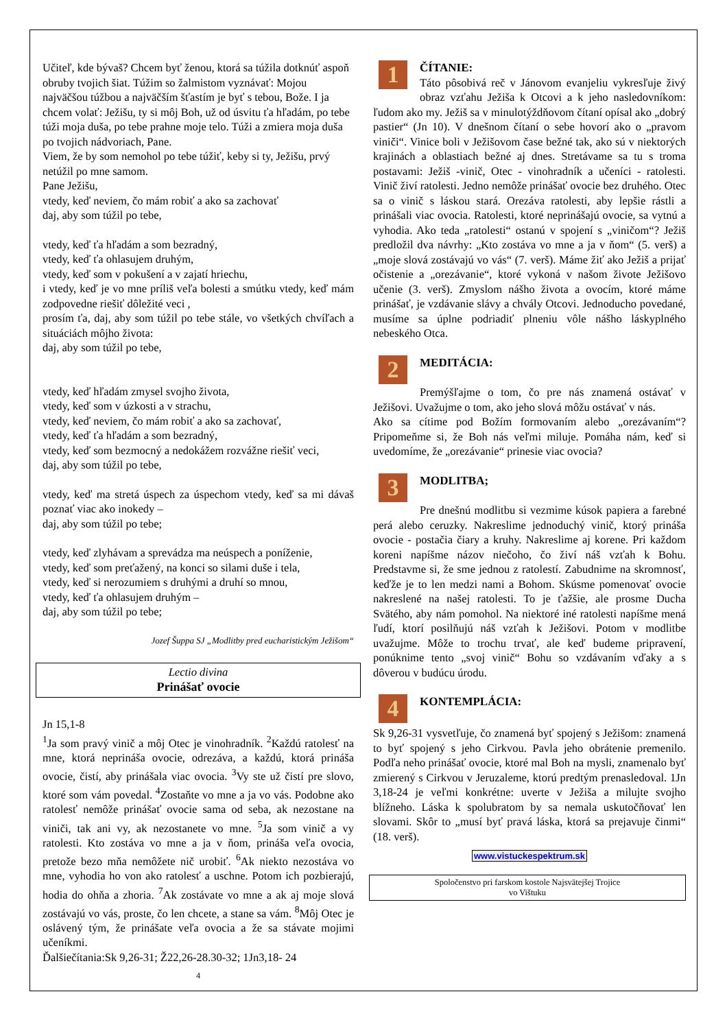Učiteľ, kde bývaš? Chcem byť ženou, ktorá sa túžila dotknúť aspoň obruby tvojich šiat. Túžim so žalmistom vyznávať: Mojou najväčšou túžbou a najväčším šťastím je byť s tebou, Bože. I ja chcem volať: Ježišu, ty si môj Boh, už od úsvitu ťa hľadám, po tebe túži moja duša, po tebe prahne moje telo. Túži a zmiera moja duša po tvojich nádvoriach, Pane.
Viem, že by som nemohol po tebe túžiť, keby si ty, Ježišu, prvý netúžil po mne samom.
Pane Ježišu,
vtedy, keď neviem, čo mám robiť a ako sa zachovať
daj, aby som túžil po tebe,
vtedy, keď ťa hľadám a som bezradný,
vtedy, keď ťa ohlasujem druhým,
vtedy, keď som v pokušení a v zajatí hriechu,
i vtedy, keď je vo mne príliš veľa bolesti a smútku vtedy, keď mám zodpovedne riešiť dôležité veci ,
prosím ťa, daj, aby som túžil po tebe stále, vo všetkých chvíľach a situáciách môjho života:
daj, aby som túžil po tebe,
vtedy, keď hľadám zmysel svojho života,
vtedy, keď som v úzkosti a v strachu,
vtedy, keď neviem, čo mám robiť a ako sa zachovať,
vtedy, keď ťa hľadám a som bezradný,
vtedy, keď som bezmocný a nedokážem rozvážne riešiť veci,
daj, aby som túžil po tebe,
vtedy, keď ma stretá úspech za úspechom vtedy, keď sa mi dávaš poznať viac ako inokedy –
daj, aby som túžil po tebe;
vtedy, keď zlyhávam a sprevádza ma neúspech a poníženie,
vtedy, keď som preťažený, na konci so silami duše i tela,
vtedy, keď si nerozumiem s druhými a druhí so mnou,
vtedy, keď ťa ohlasujem druhým –
daj, aby som túžil po tebe;
Jozef Šuppa SJ „Modlitby pred eucharistickým Ježišom“
Lectio divina
Prinášať ovocie
Jn 15,1-8
<sup>1</sup> Ja som pravý vinič a môj Otec je vinohradník. <sup>2</sup>Každú ratolesť na mne, ktorá neprináša ovocie, odrezáva, a každú, ktorá prináša ovocie, čistí, aby prinášala viac ovocia. <sup>3</sup>Vy ste už čistí pre slovo, ktoré som vám povedal. <sup>4</sup>Zostaňte vo mne a ja vo vás. Podobne ako ratolesť nemôže prinášať ovocie sama od seba, ak nezostane na viniči, tak ani vy, ak nezostanete vo mne. <sup>5</sup>Ja som vinič a vy ratolesti. Kto zostáva vo mne a ja v ňom, prináša veľa ovocia, pretože bezo mňa nemôžete nič urobiť. <sup>6</sup>Ak niekto nezostáva vo mne, vyhodia ho von ako ratolesť a uschne. Potom ich pozbierajú, hodia do ohňa a zhoria. <sup>7</sup>Ak zostávate vo mne a ak aj moje slová zostávajú vo vás, proste, čo len chcete, a stane sa vám. <sup>8</sup>Môj Otec je oslávený tým, že prinášate veľa ovocia a že sa stávate mojimi učeníkmi.
Ďalšiečítania:Sk 9,26-31; Ž22,26-28.30-32; 1Jn3,18- 24
4
1
ČÍTANIE:
Táto pôsobivá reč v Jánovom evanjeliu vykresľuje živý obraz vzťahu Ježiša k Otcovi a k jeho nasledovníkom: ľudom ako my. Ježiš sa v minulotýždňovom čítaní opísal ako „dobrý pastier“ (Jn 10). V dnešnom čítaní o sebe hovorí ako o „pravom viniči“. Vinice boli v Ježišovom čase bežné tak, ako sú v niektorých krajinách a oblastiach bežné aj dnes. Stretávame sa tu s troma postavami: Ježiš -vinič, Otec - vinohradník a učeníci - ratolesti. Vinič živí ratolesti. Jedno nemôže prinášať ovocie bez druhého. Otec sa o vinič s láskou stará. Orezáva ratolesti, aby lepšie rástli a prinášali viac ovocia. Ratolesti, ktoré neprinášajú ovocie, sa vytnú a vyhodia. Ako teda „ratolesti“ ostanú v spojení s „viničom“? Ježiš predložil dva návrhy: „Kto zostáva vo mne a ja v ňom“ (5. verš) a „moje slová zostávajú vo vás“ (7. verš). Máme žiť ako Ježiš a prijať očistenie a „orezávanie“, ktoré vykoná v našom živote Ježišovo učenie (3. verš). Zmyslom nášho života a ovocím, ktoré máme prinášať, je vzdávanie slávy a chvály Otcovi. Jednoducho povedané, musíme sa úplne podriadiť plneniu vôle nášho láskyplného nebeského Otca.
2
MEDITÁCIA:
Premýšľajme o tom, čo pre nás znamená ostávať v Ježišovi. Uvažujme o tom, ako jeho slová môžu ostávať v nás.
Ako sa cítime pod Božím formovaním alebo „orezávaním“? Pripomeňme si, že Boh nás veľmi miluje. Pomáha nám, keď si uvedomíme, že „orezávanie“ prinesie viac ovocia?
3
MODLITBA;
Pre dnešnú modlitbu si vezmime kúsok papiera a farebné perá alebo ceruzky. Nakreslime jednoduchý vinič, ktorý prináša ovocie - postačia čiary a kruhy. Nakreslime aj korene. Pri každom koreni napíšme názov niečoho, čo živí náš vzťah k Bohu. Predstavme si, že sme jednou z ratolestí. Zabudnime na skromnosť, keďže je to len medzi nami a Bohom. Skúsme pomenovať ovocie nakreslené na našej ratolesti. To je ťažšie, ale prosme Ducha Svätého, aby nám pomohol. Na niektoré iné ratolesti napíšme mená ľudí, ktorí posilňujú náš vzťah k Ježišovi. Potom v modlitbe uvažujme. Môže to trochu trvať, ale keď budeme pripravení, ponúknime tento „svoj vinič“ Bohu so vzdávaním vďaky a s dôverou v budúcu úrodu.
4
KONTEMPLÁCIA:
Sk 9,26-31 vysvetľuje, čo znamená byť spojený s Ježišom: znamená to byť spojený s jeho Cirkvou. Pavla jeho obrátenie premenilo. Podľa neho prinášať ovocie, ktoré mal Boh na mysli, znamenalo byť zmierený s Cirkvou v Jeruzaleme, ktorú predtým prenasledoval. 1Jn 3,18-24 je veľmi konkrétne: uverte v Ježiša a milujte svojho blížneho. Láska k spolubratom by sa nemala uskutočňovať len slovami. Skôr to „musí byť pravá láska, ktorá sa prejavuje činmi“ (18. verš).
www.vistuckespektrum.sk
Spoločenstvo pri farskom kostole Najsvätejšej Trojice
vo Vištuku